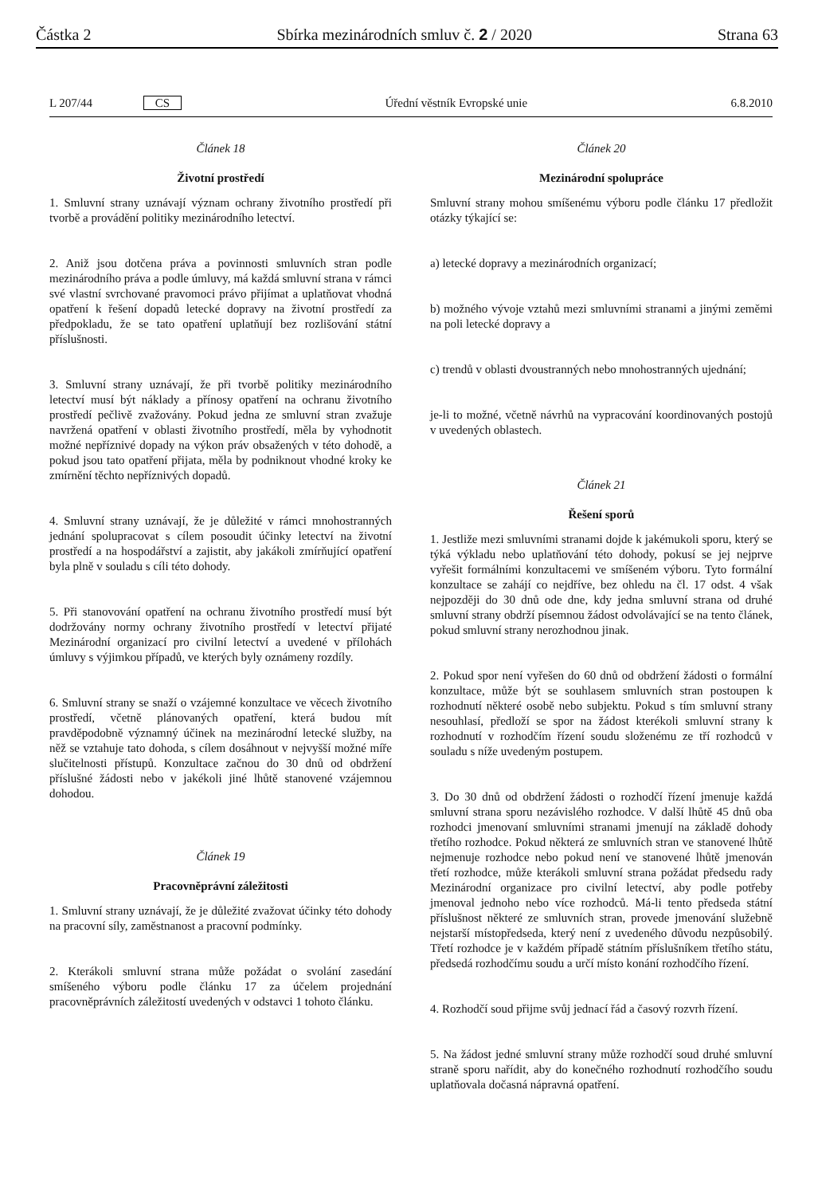Částka 2 Sbírka mezinárodních smluv č. 2 / 2020 Strana 63
L 207/44 CS Úřední věstník Evropské unie 6.8.2010
Článek 18
Životní prostředí
1. Smluvní strany uznávají význam ochrany životního prostředí při tvorbě a provádění politiky mezinárodního letectví.
2. Aniž jsou dotčena práva a povinnosti smluvních stran podle mezinárodního práva a podle úmluvy, má každá smluvní strana v rámci své vlastní svrchované pravomoci právo přijímat a uplatňovat vhodná opatření k řešení dopadů letecké dopravy na životní prostředí za předpokladu, že se tato opatření uplatňují bez rozlišování státní příslušnosti.
3. Smluvní strany uznávají, že při tvorbě politiky mezinárodního letectví musí být náklady a přínosy opatření na ochranu životního prostředí pečlivě zvažovány. Pokud jedna ze smluvní stran zvažuje navržená opatření v oblasti životního prostředí, měla by vyhodnotit možné nepříznivé dopady na výkon práv obsažených v této dohodě, a pokud jsou tato opatření přijata, měla by podniknout vhodné kroky ke zmírnění těchto nepříznivých dopadů.
4. Smluvní strany uznávají, že je důležité v rámci mnohostranných jednání spolupracovat s cílem posoudit účinky letectví na životní prostředí a na hospodářství a zajistit, aby jakákoli zmírňující opatření byla plně v souladu s cíli této dohody.
5. Při stanovování opatření na ochranu životního prostředí musí být dodržovány normy ochrany životního prostředí v letectví přijaté Mezinárodní organizací pro civilní letectví a uvedené v přílohách úmluvy s výjimkou případů, ve kterých byly oznámeny rozdíly.
6. Smluvní strany se snaží o vzájemné konzultace ve věcech životního prostředí, včetně plánovaných opatření, která budou mít pravděpodobně významný účinek na mezinárodní letecké služby, na něž se vztahuje tato dohoda, s cílem dosáhnout v nejvyšší možné míře slučitelnosti přístupů. Konzultace začnou do 30 dnů od obdržení příslušné žádosti nebo v jakékoli jiné lhůtě stanovené vzájemnou dohodou.
Článek 19
Pracovněprávní záležitosti
1. Smluvní strany uznávají, že je důležité zvažovat účinky této dohody na pracovní síly, zaměstnanost a pracovní podmínky.
2. Kterákoli smluvní strana může požádat o svolání zasedání smíšeného výboru podle článku 17 za účelem projednání pracovněprávních záležitostí uvedených v odstavci 1 tohoto článku.
Článek 20
Mezinárodní spolupráce
Smluvní strany mohou smíšenému výboru podle článku 17 předložit otázky týkající se:
a) letecké dopravy a mezinárodních organizací;
b) možného vývoje vztahů mezi smluvními stranami a jinými zeměmi na poli letecké dopravy a
c) trendů v oblasti dvoustranných nebo mnohostranných ujednání;
je-li to možné, včetně návrhů na vypracování koordinovaných postojů v uvedených oblastech.
Článek 21
Řešení sporů
1. Jestliže mezi smluvními stranami dojde k jakémukoli sporu, který se týká výkladu nebo uplatňování této dohody, pokusí se jej nejprve vyřešit formálními konzultacemi ve smíšeném výboru. Tyto formální konzultace se zahájí co nejdříve, bez ohledu na čl. 17 odst. 4 však nejpozději do 30 dnů ode dne, kdy jedna smluvní strana od druhé smluvní strany obdrží písemnou žádost odvolávající se na tento článek, pokud smluvní strany nerozhodnou jinak.
2. Pokud spor není vyřešen do 60 dnů od obdržení žádosti o formální konzultace, může být se souhlasem smluvních stran postoupen k rozhodnutí některé osobě nebo subjektu. Pokud s tím smluvní strany nesouhlasí, předloží se spor na žádost kterékoli smluvní strany k rozhodnutí v rozhodčím řízení soudu složenému ze tří rozhodců v souladu s níže uvedeným postupem.
3. Do 30 dnů od obdržení žádosti o rozhodčí řízení jmenuje každá smluvní strana sporu nezávislého rozhodce. V další lhůtě 45 dnů oba rozhodci jmenovaní smluvními stranami jmenují na základě dohody třetího rozhodce. Pokud některá ze smluvních stran ve stanovené lhůtě nejmenuje rozhodce nebo pokud není ve stanovené lhůtě jmenován třetí rozhodce, může kterákoli smluvní strana požádat předsedu rady Mezinárodní organizace pro civilní letectví, aby podle potřeby jmenoval jednoho nebo více rozhodců. Má-li tento předseda státní příslušnost některé ze smluvních stran, provede jmenování služebně nejstarší místopředseda, který není z uvedeného důvodu nezpůsobilý. Třetí rozhodce je v každém případě státním příslušníkem třetího státu, předsedá rozhodčímu soudu a určí místo konání rozhodčího řízení.
4. Rozhodčí soud přijme svůj jednací řád a časový rozvrh řízení.
5. Na žádost jedné smluvní strany může rozhodčí soud druhé smluvní straně sporu nařídit, aby do konečného rozhodnutí rozhodčího soudu uplatňovala dočasná nápravná opatření.